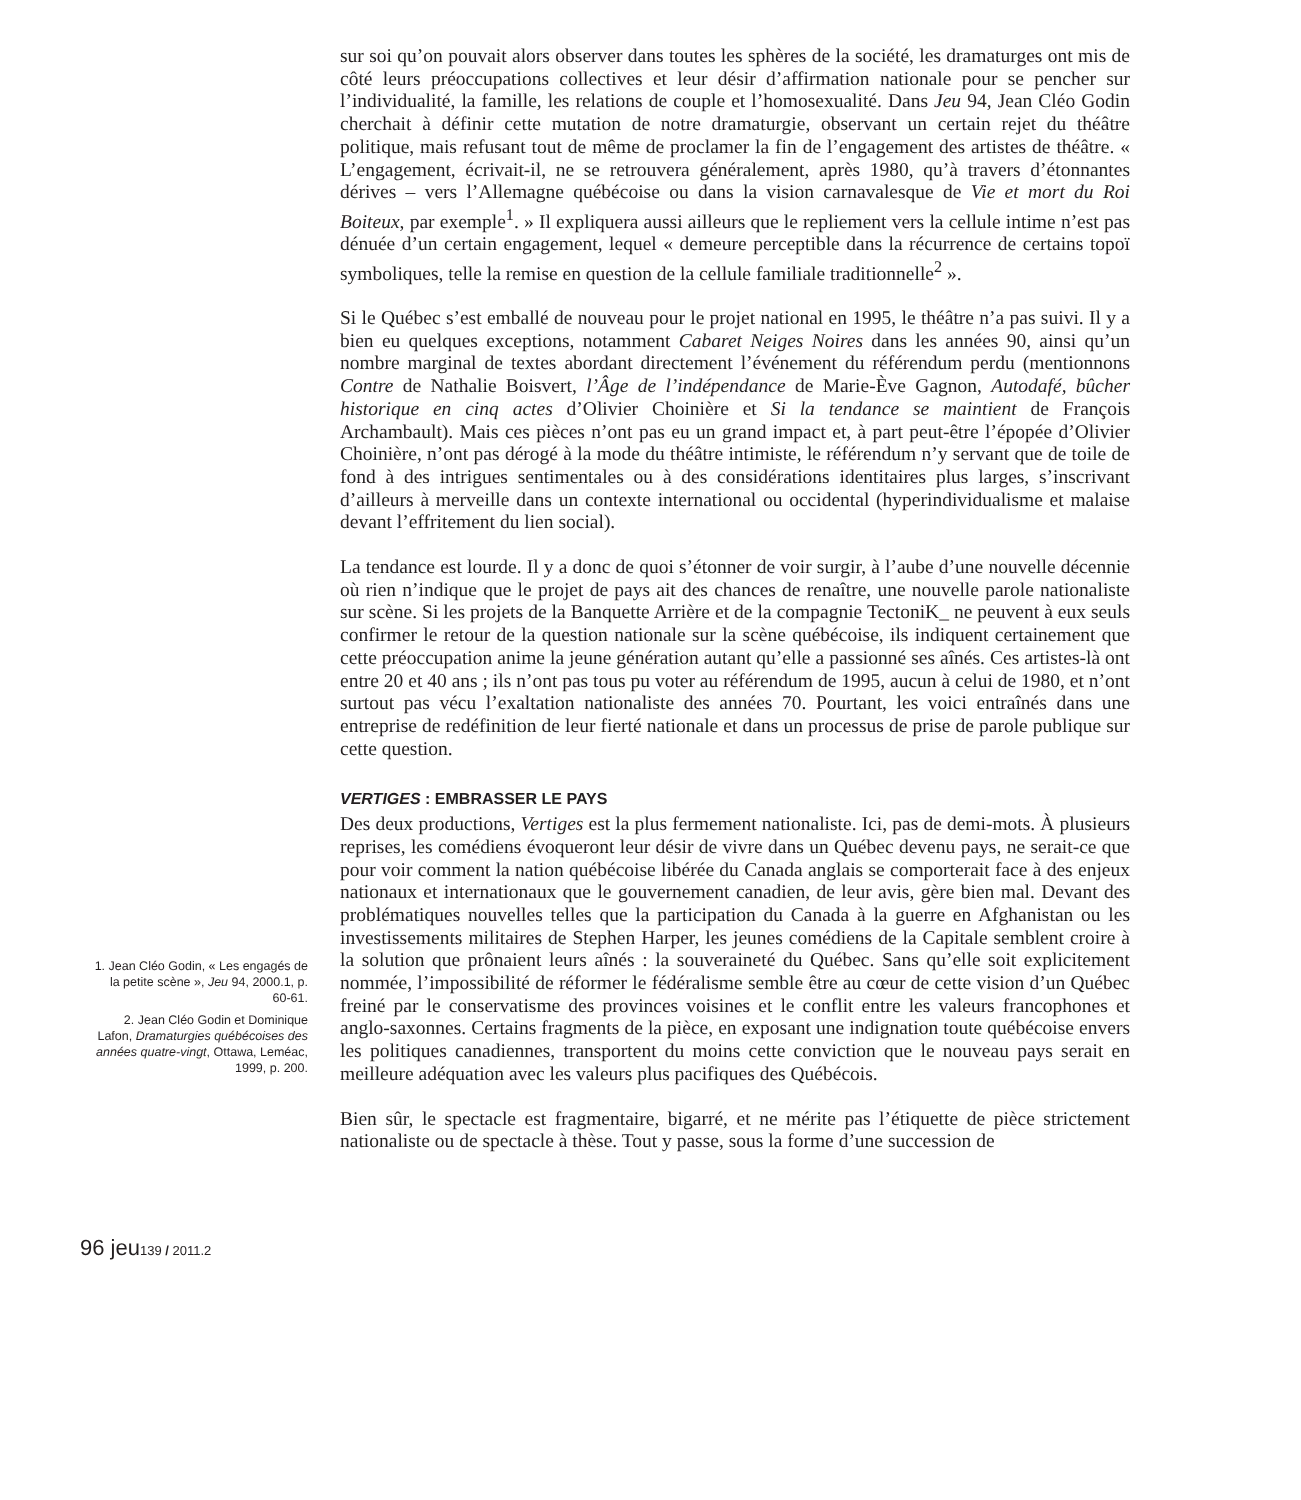1. Jean Cléo Godin, « Les engagés de la petite scène », Jeu 94, 2000.1, p. 60-61.
2. Jean Cléo Godin et Dominique Lafon, Dramaturgies québécoises des années quatre-vingt, Ottawa, Leméac, 1999, p. 200.
sur soi qu’on pouvait alors observer dans toutes les sphères de la société, les dramaturges ont mis de côté leurs préoccupations collectives et leur désir d’affirmation nationale pour se pencher sur l’individualité, la famille, les relations de couple et l’homosexualité. Dans Jeu 94, Jean Cléo Godin cherchait à définir cette mutation de notre dramaturgie, observant un certain rejet du théâtre politique, mais refusant tout de même de proclamer la fin de l’engagement des artistes de théâtre. « L’engagement, écrivait-il, ne se retrouvera généralement, après 1980, qu’à travers d’étonnantes dérives – vers l’Allemagne québécoise ou dans la vision carnavalesque de Vie et mort du Roi Boiteux, par exemple<sup>1</sup>. » Il expliquera aussi ailleurs que le repliement vers la cellule intime n’est pas dénuée d’un certain engagement, lequel « demeure perceptible dans la récurrence de certains topoï symboliques, telle la remise en question de la cellule familiale traditionnelle<sup>2</sup> ».
Si le Québec s’est emballé de nouveau pour le projet national en 1995, le théâtre n’a pas suivi. Il y a bien eu quelques exceptions, notamment Cabaret Neiges Noires dans les années 90, ainsi qu’un nombre marginal de textes abordant directement l’événement du référendum perdu (mentionnons Contre de Nathalie Boisvert, l’Âge de l’indépendance de Marie-Ève Gagnon, Autodafé, bûcher historique en cinq actes d’Olivier Choinière et Si la tendance se maintient de François Archambault). Mais ces pièces n’ont pas eu un grand impact et, à part peut-être l’épopée d’Olivier Choinière, n’ont pas dérogé à la mode du théâtre intimiste, le référendum n’y servant que de toile de fond à des intrigues sentimentales ou à des considérations identitaires plus larges, s’inscrivant d’ailleurs à merveille dans un contexte international ou occidental (hyperindividualisme et malaise devant l’effritement du lien social).
La tendance est lourde. Il y a donc de quoi s’étonner de voir surgir, à l’aube d’une nouvelle décennie où rien n’indique que le projet de pays ait des chances de renaître, une nouvelle parole nationaliste sur scène. Si les projets de la Banquette Arrière et de la compagnie TectoniK_ ne peuvent à eux seuls confirmer le retour de la question nationale sur la scène québécoise, ils indiquent certainement que cette préoccupation anime la jeune génération autant qu’elle a passionné ses aînés. Ces artistes-là ont entre 20 et 40 ans ; ils n’ont pas tous pu voter au référendum de 1995, aucun à celui de 1980, et n’ont surtout pas vécu l’exaltation nationaliste des années 70. Pourtant, les voici entraînés dans une entreprise de redéfinition de leur fierté nationale et dans un processus de prise de parole publique sur cette question.
VERTIGES : EMBRASSER LE PAYS
Des deux productions, Vertiges est la plus fermement nationaliste. Ici, pas de demi-mots. À plusieurs reprises, les comédiens évoqueront leur désir de vivre dans un Québec devenu pays, ne serait-ce que pour voir comment la nation québécoise libérée du Canada anglais se comporterait face à des enjeux nationaux et internationaux que le gouvernement canadien, de leur avis, gère bien mal. Devant des problématiques nouvelles telles que la participation du Canada à la guerre en Afghanistan ou les investissements militaires de Stephen Harper, les jeunes comédiens de la Capitale semblent croire à la solution que prônaient leurs aînés : la souveraineté du Québec. Sans qu’elle soit explicitement nommée, l’impossibilité de réformer le fédéralisme semble être au cœur de cette vision d’un Québec freiné par le conservatisme des provinces voisines et le conflit entre les valeurs francophones et anglo-saxonnes. Certains fragments de la pièce, en exposant une indignation toute québécoise envers les politiques canadiennes, transportent du moins cette conviction que le nouveau pays serait en meilleure adéquation avec les valeurs plus pacifiques des Québécois.
Bien sûr, le spectacle est fragmentaire, bigarré, et ne mérite pas l’étiquette de pièce strictement nationaliste ou de spectacle à thèse. Tout y passe, sous la forme d’une succession de
96 jeu139 / 2011.2